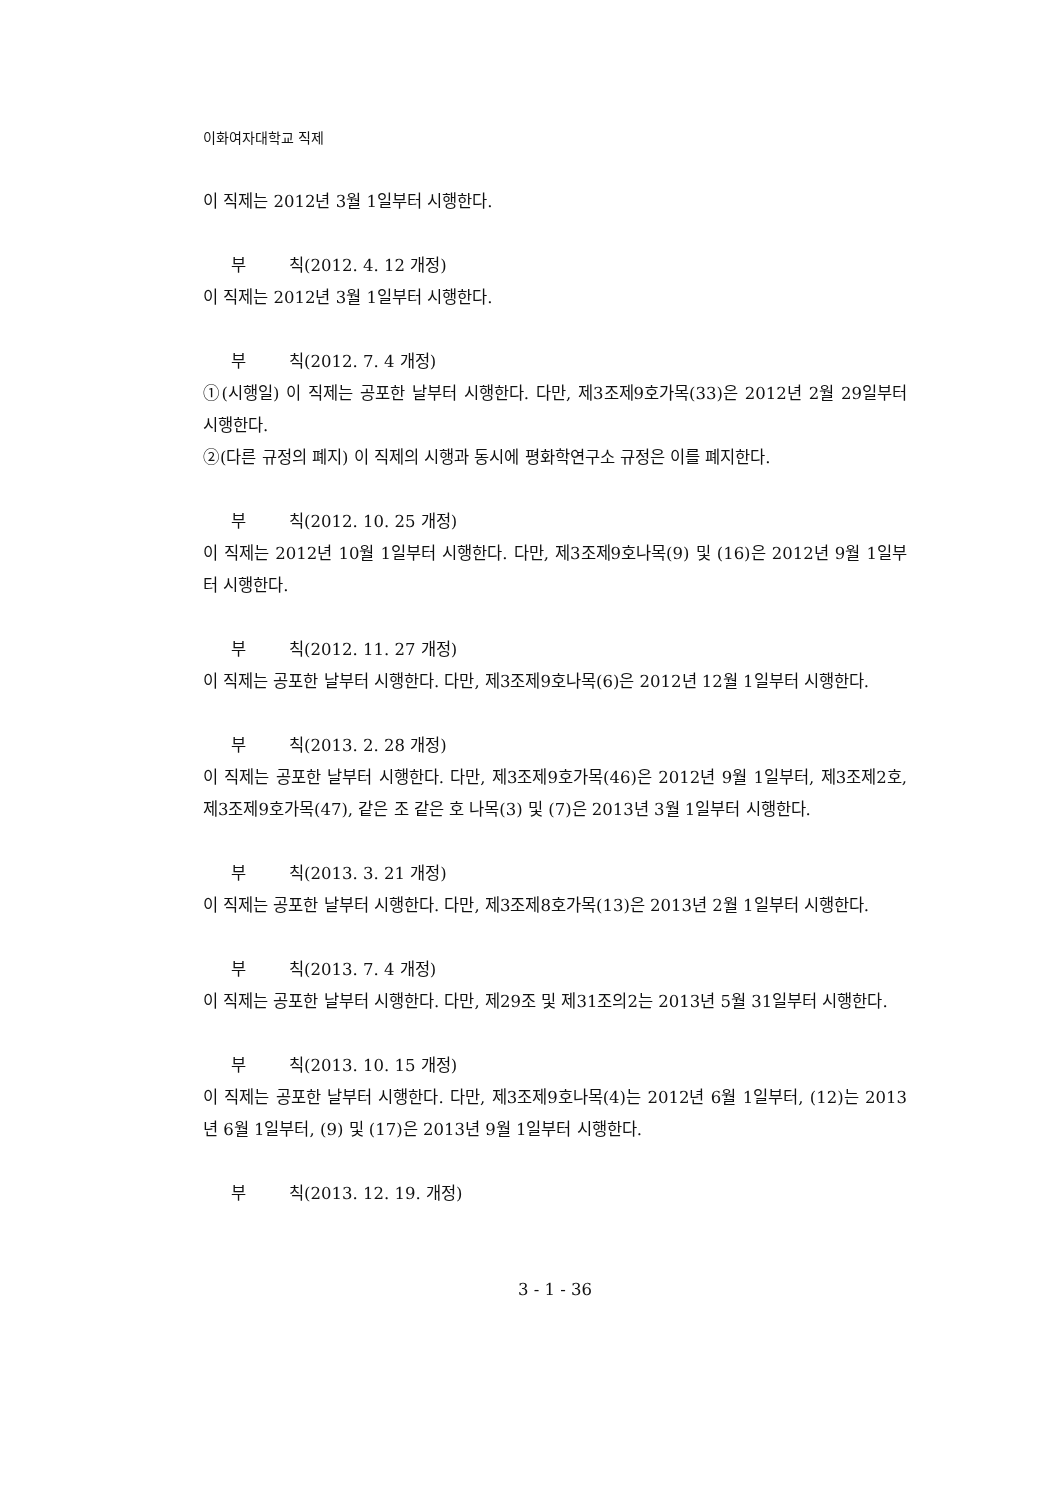이화여자대학교 직제
이 직제는 2012년 3월 1일부터 시행한다.
부 칙(2012. 4. 12 개정)
이 직제는 2012년 3월 1일부터 시행한다.
부 칙(2012. 7. 4 개정)
①(시행일) 이 직제는 공포한 날부터 시행한다. 다만, 제3조제9호가목(33)은 2012년 2월 29일부터 시행한다.
②(다른 규정의 폐지) 이 직제의 시행과 동시에 평화학연구소 규정은 이를 폐지한다.
부 칙(2012. 10. 25 개정)
이 직제는 2012년 10월 1일부터 시행한다. 다만, 제3조제9호나목(9) 및 (16)은 2012년 9월 1일부터 시행한다.
부 칙(2012. 11. 27 개정)
이 직제는 공포한 날부터 시행한다. 다만, 제3조제9호나목(6)은 2012년 12월 1일부터 시행한다.
부 칙(2013. 2. 28 개정)
이 직제는 공포한 날부터 시행한다. 다만, 제3조제9호가목(46)은 2012년 9월 1일부터, 제3조제2호, 제3조제9호가목(47), 같은 조 같은 호 나목(3) 및 (7)은 2013년 3월 1일부터 시행한다.
부 칙(2013. 3. 21 개정)
이 직제는 공포한 날부터 시행한다. 다만, 제3조제8호가목(13)은 2013년 2월 1일부터 시행한다.
부 칙(2013. 7. 4 개정)
이 직제는 공포한 날부터 시행한다. 다만, 제29조 및 제31조의2는 2013년 5월 31일부터 시행한다.
부 칙(2013. 10. 15 개정)
이 직제는 공포한 날부터 시행한다. 다만, 제3조제9호나목(4)는 2012년 6월 1일부터, (12)는 2013년 6월 1일부터, (9) 및 (17)은 2013년 9월 1일부터 시행한다.
부 칙(2013. 12. 19. 개정)
3 - 1 - 36